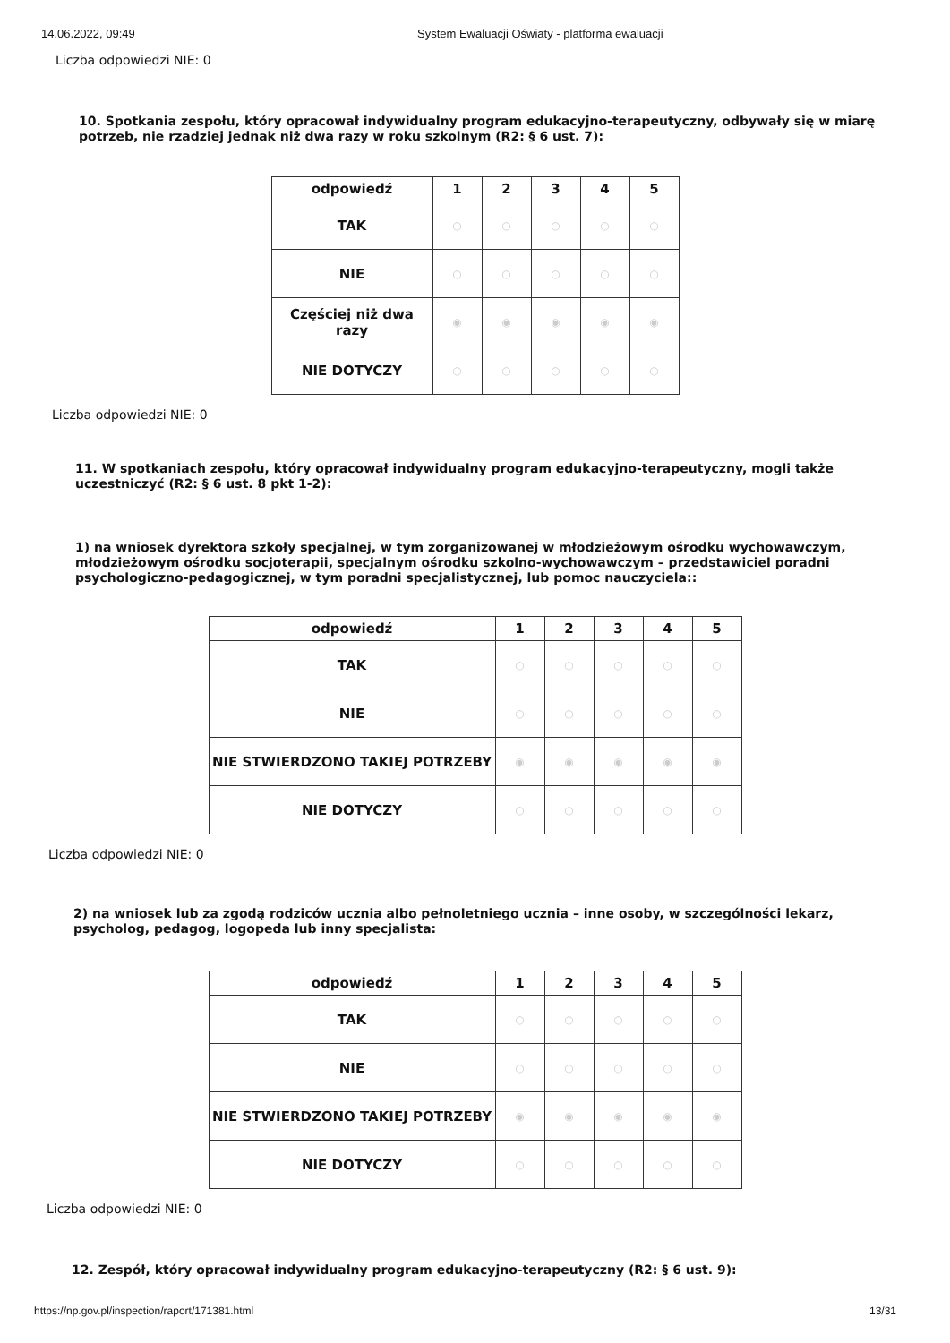14.06.2022, 09:49 System Ewaluacji Oświaty - platforma ewaluacji
Liczba odpowiedzi NIE: 0
10. Spotkania zespołu, który opracował indywidualny program edukacyjno-terapeutyczny, odbywały się w miarę potrzeb, nie rzadziej jednak niż dwa razy w roku szkolnym (R2: § 6 ust. 7):
| odpowiedź | 1 | 2 | 3 | 4 | 5 |
| --- | --- | --- | --- | --- | --- |
| TAK | ○ | ○ | ○ | ○ | ○ |
| NIE | ○ | ○ | ○ | ○ | ○ |
| Częściej niż dwa razy | ◉ | ◉ | ◉ | ◉ | ◉ |
| NIE DOTYCZY | ○ | ○ | ○ | ○ | ○ |
Liczba odpowiedzi NIE: 0
11. W spotkaniach zespołu, który opracował indywidualny program edukacyjno-terapeutyczny, mogli także uczestniczyć (R2: § 6 ust. 8 pkt 1-2):
1) na wniosek dyrektora szkoły specjalnej, w tym zorganizowanej w młodzieżowym ośrodku wychowawczym, młodzieżowym ośrodku socjoterapii, specjalnym ośrodku szkolno-wychowawczym – przedstawiciel poradni psychologiczno-pedagogicznej, w tym poradni specjalistycznej, lub pomoc nauczyciela::
| odpowiedź | 1 | 2 | 3 | 4 | 5 |
| --- | --- | --- | --- | --- | --- |
| TAK | ○ | ○ | ○ | ○ | ○ |
| NIE | ○ | ○ | ○ | ○ | ○ |
| NIE STWIERDZONO TAKIEJ POTRZEBY | ◉ | ◉ | ◉ | ◉ | ◉ |
| NIE DOTYCZY | ○ | ○ | ○ | ○ | ○ |
Liczba odpowiedzi NIE: 0
2) na wniosek lub za zgodą rodziców ucznia albo pełnoletniego ucznia – inne osoby, w szczególności lekarz, psycholog, pedagog, logopeda lub inny specjalista:
| odpowiedź | 1 | 2 | 3 | 4 | 5 |
| --- | --- | --- | --- | --- | --- |
| TAK | ○ | ○ | ○ | ○ | ○ |
| NIE | ○ | ○ | ○ | ○ | ○ |
| NIE STWIERDZONO TAKIEJ POTRZEBY | ◉ | ◉ | ◉ | ◉ | ◉ |
| NIE DOTYCZY | ○ | ○ | ○ | ○ | ○ |
Liczba odpowiedzi NIE: 0
12. Zespół, który opracował indywidualny program edukacyjno-terapeutyczny (R2: § 6 ust. 9):
https://np.gov.pl/inspection/raport/171381.html 13/31